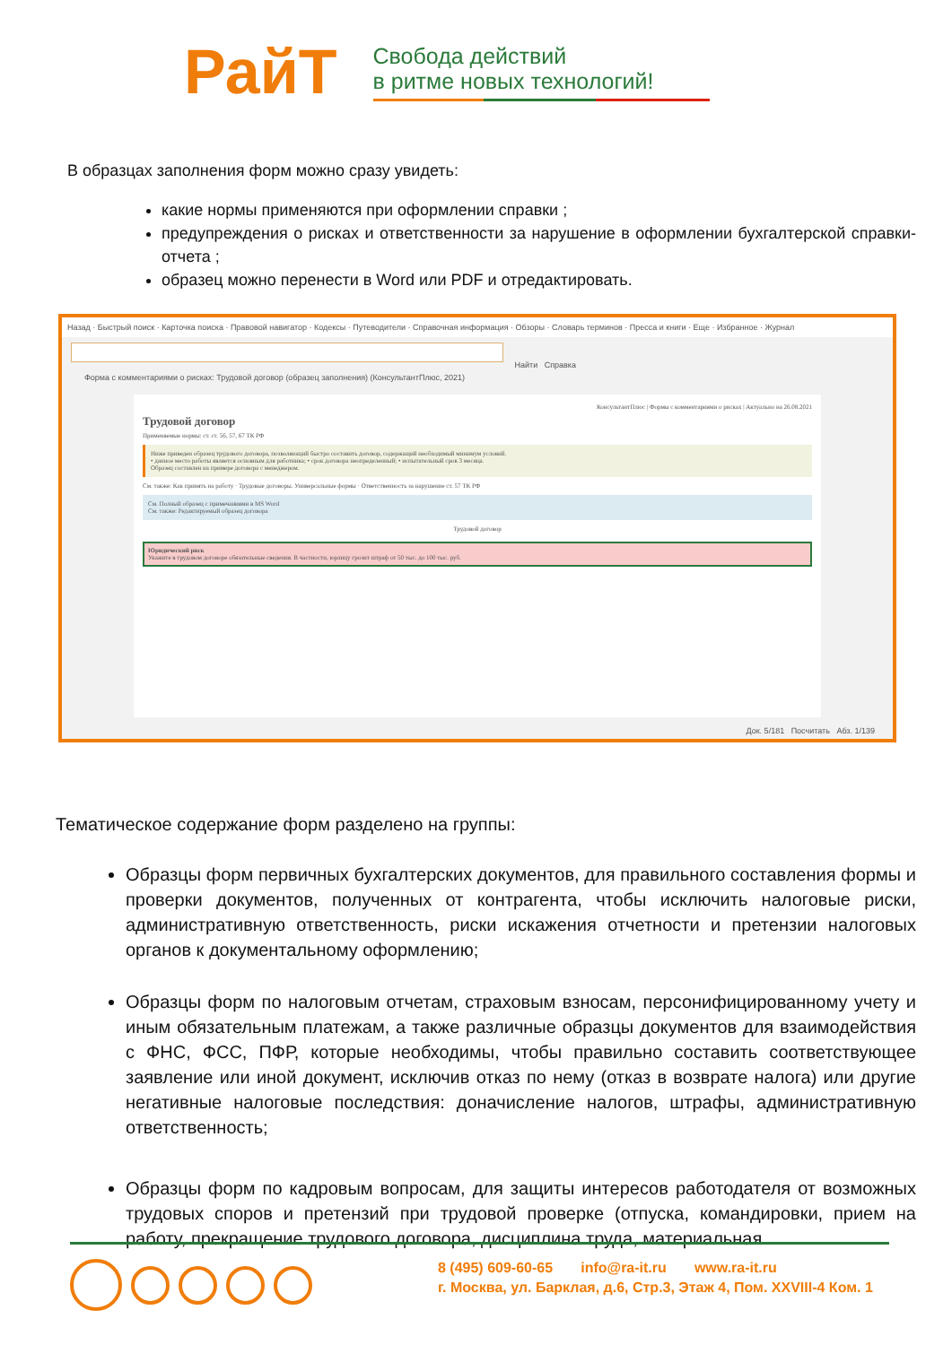РайТ
Свобода действий
в ритме новых технологий!
В образцах заполнения форм можно сразу увидеть:
какие нормы применяются при оформлении справки ;
предупреждения о рисках и ответственности за нарушение в оформлении бухгалтерской справки-отчета ;
образец можно перенести в Word или PDF и отредактировать.
Назад · Быстрый поиск · Карточка поиска · Правовой навигатор · Кодексы · Путеводители · Справочная информация · Обзоры · Словарь терминов · Пресса и книги · Еще · Избранное · Журнал
Найти Справка
Форма с комментариями о рисках: Трудовой договор (образец заполнения) (КонсультантПлюс, 2021)
КонсультантПлюс | Формы с комментариями о рисках | Актуально на 26.08.2021
Трудовой договор
Применяемые нормы: ст. ст. 56, 57, 67 ТК РФ
Ниже приведен образец трудового договора, позволяющий быстро составить договор, содержащий необходимый минимум условий.
• данное место работы является основным для работника; • срок договора неопределенный; • испытательный срок 3 месяца.
Образец составлен на примере договора с менеджером.
См. также: Как принять на работу · Трудовые договоры. Универсальные формы · Ответственность за нарушение ст. 57 ТК РФ
См. Полный образец с примечаниями в MS Word
См. также: Редактируемый образец договора
Трудовой договор
Юридический риск
Укажите в трудовом договоре обязательные сведения. В частности, юрлицу грозит штраф от 50 тыс. до 100 тыс. руб.
Док. 5/181 Посчитать Абз. 1/139
Тематическое содержание форм разделено на группы:
Образцы форм первичных бухгалтерских документов, для правильного составления формы и проверки документов, полученных от контрагента, чтобы исключить налоговые риски, административную ответственность, риски искажения отчетности и претензии налоговых органов к документальному оформлению;
Образцы форм по налоговым отчетам, страховым взносам, персонифицированному учету и иным обязательным платежам, а также различные образцы документов для взаимодействия с ФНС, ФСС, ПФР, которые необходимы, чтобы правильно составить соответствующее заявление или иной документ, исключив отказ по нему (отказ в возврате налога) или другие негативные налоговые последствия: доначисление налогов, штрафы, административную ответственность;
Образцы форм по кадровым вопросам, для защиты интересов работодателя от возможных трудовых споров и претензий при трудовой проверке (отпуска, командировки, прием на работу, прекращение трудового договора, дисциплина труда, материальная
8 (495) 609-60-65 info@ra-it.ru www.ra-it.ru
г. Москва, ул. Барклая, д.6, Стр.3, Этаж 4, Пом. XXVIII-4 Ком. 1